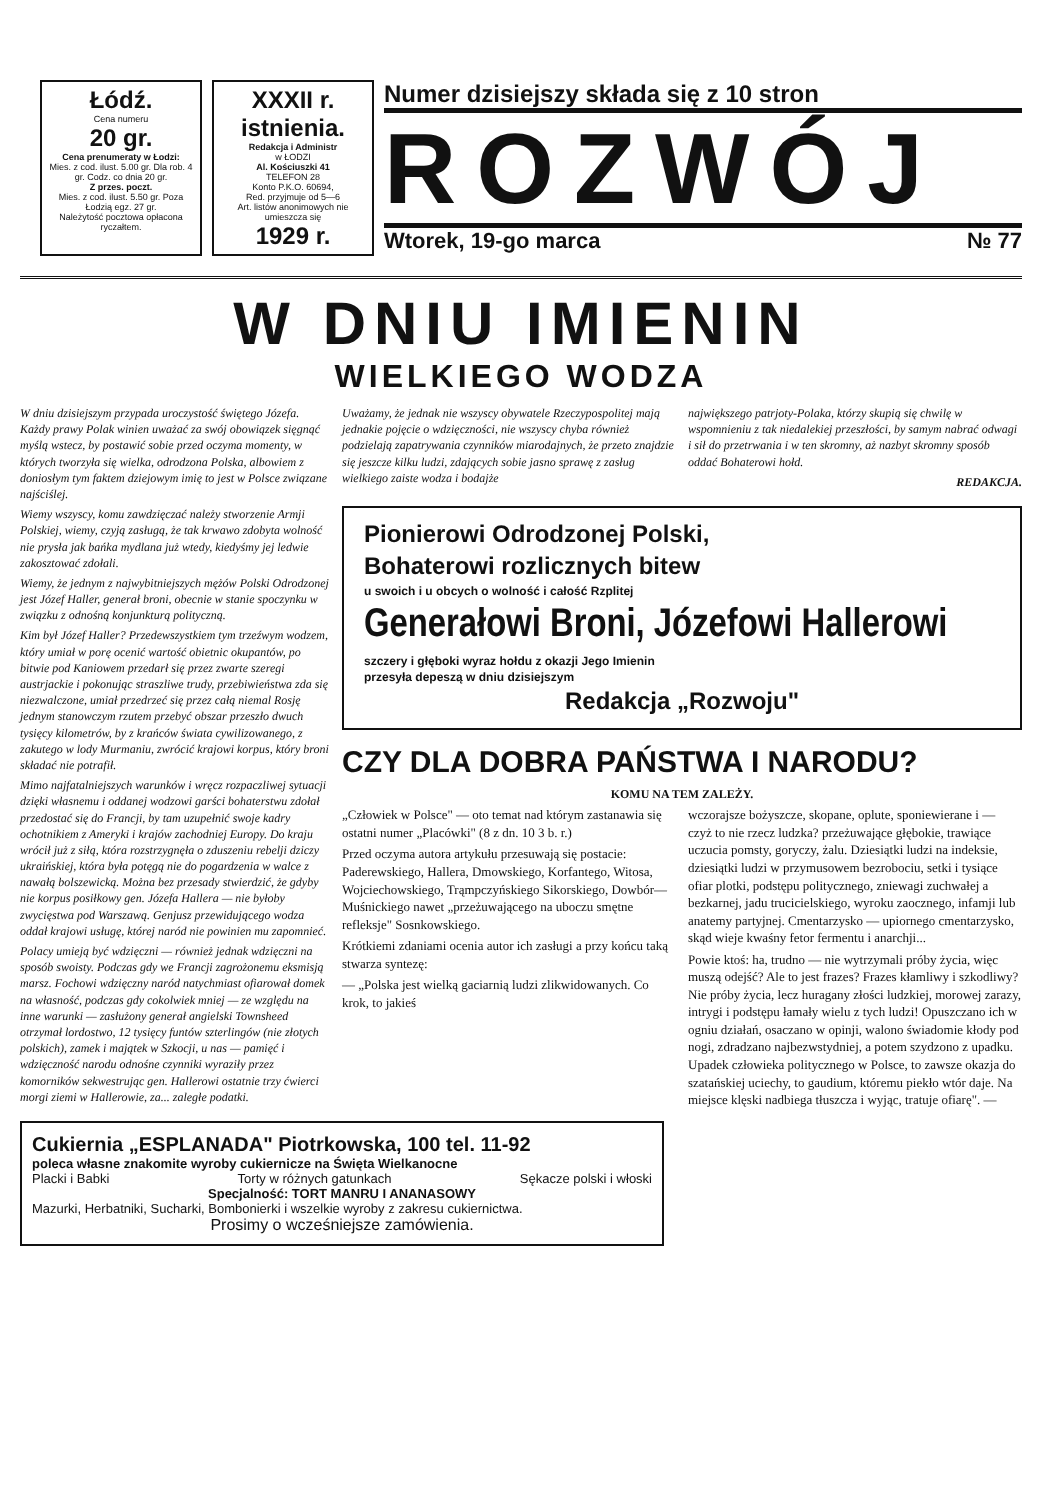Łódź.
Cena numeru
20 gr.
Cena prenumeraty w Łodzi:
Mies. z cod. ilust. 5.00 gr. Dla rob. 4 gr. Codz. co dnia 20 gr.
Z przes. poczt.
Mies. z cod. ilust. 5.50 gr. Poza Łodzią egz. 27 gr.
Należytość pocztowa opłacona ryczałtem.
XXXII r. istnienia.
Redakcja i Administr
w ŁODZI
Al. Kościuszki 41
TELEFON 28
Konto P.K.O. 60694,
Red. przyjmuje od 5—6
Art. listów anonimowych nie umieszcza się
1929 r.
Numer dzisiejszy składa się z 10 stron
ROZWÓJ
Wtorek, 19-go marca № 77
W DNIU IMIENIN
WIELKIEGO WODZA
W dniu dzisiejszym przypada uroczystość świętego Józefa. Każdy prawy Polak winien uważać za swój obowiązek sięgnąć myślą wstecz, by postawić sobie przed oczyma momenty, w których tworzyła się wielka, odrodzona Polska, albowiem z doniosłym tym faktem dziejowym imię to jest w Polsce związane najściślej.
Wiemy wszyscy, komu zawdzięczać należy stworzenie Armji Polskiej, wiemy, czyją zasługą, że tak krwawo zdobyta wolność nie prysła jak bańka mydlana już wtedy, kiedyśmy jej ledwie zakosztować zdołali.
Wiemy, że jednym z najwybitniejszych mężów Polski Odrodzonej jest Józef Haller, generał broni, obecnie w stanie spoczynku w związku z odnośną konjunkturą polityczną.
Kim był Józef Haller? Przedewszystkiem tym trzeźwym wodzem, który umiał w porę ocenić wartość obietnic okupantów, po bitwie pod Kaniowem przedarł się przez zwarte szeregi austrjackie i pokonując straszliwe trudy, przebiwieństwa zda się niezwalczone, umiał przedrzeć się przez całą niemal Rosję jednym stanowczym rzutem przebyć obszar przeszło dwuch tysięcy kilometrów, by z krańców świata cywilizowanego, z zakutego w lody Murmaniu, zwrócić krajowi korpus, który broni składać nie potrafił.
Mimo najfatalniejszych warunków i wręcz rozpaczliwej sytuacji dzięki własnemu i oddanej wodzowi garści bohaterstwu zdołał przedostać się do Francji, by tam uzupełnić swoje kadry ochotnikiem z Ameryki i krajów zachodniej Europy. Do kraju wrócił już z siłą, która rozstrzygnęła o zduszeniu rebelji dziczy ukraińskiej, która była potęgą nie do pogardzenia w walce z nawałą bolszewicką. Można bez przesady stwierdzić, że gdyby nie korpus posiłkowy gen. Józefa Hallera — nie byłoby zwycięstwa pod Warszawą. Genjusz przewidującego wodza oddał krajowi usługę, której naród nie powinien mu zapomnieć.
Polacy umieją być wdzięczni — również jednak wdzięczni na sposób swoisty. Podczas gdy we Francji zagrożonemu eksmisją marsz. Fochowi wdzięczny naród natychmiast ofiarował domek na własność, podczas gdy cokolwiek mniej — ze względu na inne warunki — zasłużony generał angielski Townsheed otrzymał lordostwo, 12 tysięcy funtów szterlingów (nie złotych polskich), zamek i majątek w Szkocji, u nas — pamięć i wdzięczność narodu odnośne czynniki wyraziły przez komorników sekwestrując gen. Hallerowi ostatnie trzy ćwierci morgi ziemi w Hallerowie, za... zaległe podatki.
Uważamy, że jednak nie wszyscy obywatele Rzeczypospolitej mają jednakie pojęcie o wdzięczności, nie wszyscy chyba również podzielają zapatrywania czynników miarodajnych, że przeto znajdzie się jeszcze kilku ludzi, zdających sobie jasno sprawę z zasług wielkiego zaiste wodza i bodajże
największego patrjoty-Polaka, którzy skupią się chwilę w wspomnieniu z tak niedalekiej przeszłości, by samym nabrać odwagi i sił do przetrwania i w ten skromny, aż nazbyt skromny sposób oddać Bohaterowi hołd.
REDAKCJA.
Pionierowi Odrodzonej Polski,
Bohaterowi rozlicznych bitew
u swoich i u obcych o wolność i całość Rzplitej
Generałowi Broni, Józefowi Hallerowi
szczery i głęboki wyraz hołdu z okazji Jego Imienin
przesyła depeszą w dniu dzisiejszym
Redakcja „Rozwoju"
CZY DLA DOBRA PAŃSTWA I NARODU?
KOMU NA TEM ZALEŻY.
„Człowiek w Polsce" — oto temat nad którym zastanawia się ostatni numer „Placówki" (8 z dn. 10 3 b. r.)
Przed oczyma autora artykułu przesuwają się postacie: Paderewskiego, Hallera, Dmowskiego, Korfantego, Witosa, Wojciechowskiego, Trąmpczyńskiego Sikorskiego, Dowbór—Muśnickiego nawet „przeżuwającego na uboczu smętne refleksje" Sosnkowskiego.
Krótkiemi zdaniami ocenia autor ich zasługi a przy końcu taką stwarza syntezę:
— „Polska jest wielką gaciarnią ludzi zlikwidowanych. Co krok, to jakieś
wczorajsze bożyszcze, skopane, oplute, sponiewierane i — czyż to nie rzecz ludzka? przeżuwające głębokie, trawiące uczucia pomsty, goryczy, żalu. Dziesiątki ludzi na indeksie, dziesiątki ludzi w przymusowem bezrobociu, setki i tysiące ofiar plotki, podstępu politycznego, zniewagi zuchwałej a bezkarnej, jadu trucicielskiego, wyroku zaocznego, infamji lub anatemy partyjnej. Cmentarzysko — upiornego cmentarzysko, skąd wieje kwaśny fetor fermentu i anarchji...
Powie ktoś: ha, trudno — nie wytrzymali próby życia, więc muszą odejść? Ale to jest frazes? Frazes kłamliwy i szkodliwy? Nie próby życia, lecz huragany złości ludzkiej, morowej zarazy, intrygi i podstępu łamały wielu z tych ludzi! Opuszczano ich w ogniu działań, osaczano w opinji, walono świadomie kłody pod nogi, zdradzano najbezwstydniej, a potem szydzono z upadku. Upadek człowieka politycznego w Polsce, to zawsze okazja do szatańskiej uciechy, to gaudium, któremu piekło wtór daje. Na miejsce klęski nadbiega tłuszcza i wyjąc, tratuje ofiarę". —
Cukiernia „ESPLANADA" Piotrkowska, 100 tel. 11-92
poleca własne znakomite wyroby cukiernicze na Święta Wielkanocne
Placki i Babki Torty w różnych gatunkach Sękacze polski i włoski
Specjalność: TORT MANRU I ANANASOWY
Mazurki, Herbatniki, Sucharki, Bombonierki i wszelkie wyroby z zakresu cukiernictwa.
Prosimy o wcześniejsze zamówienia.